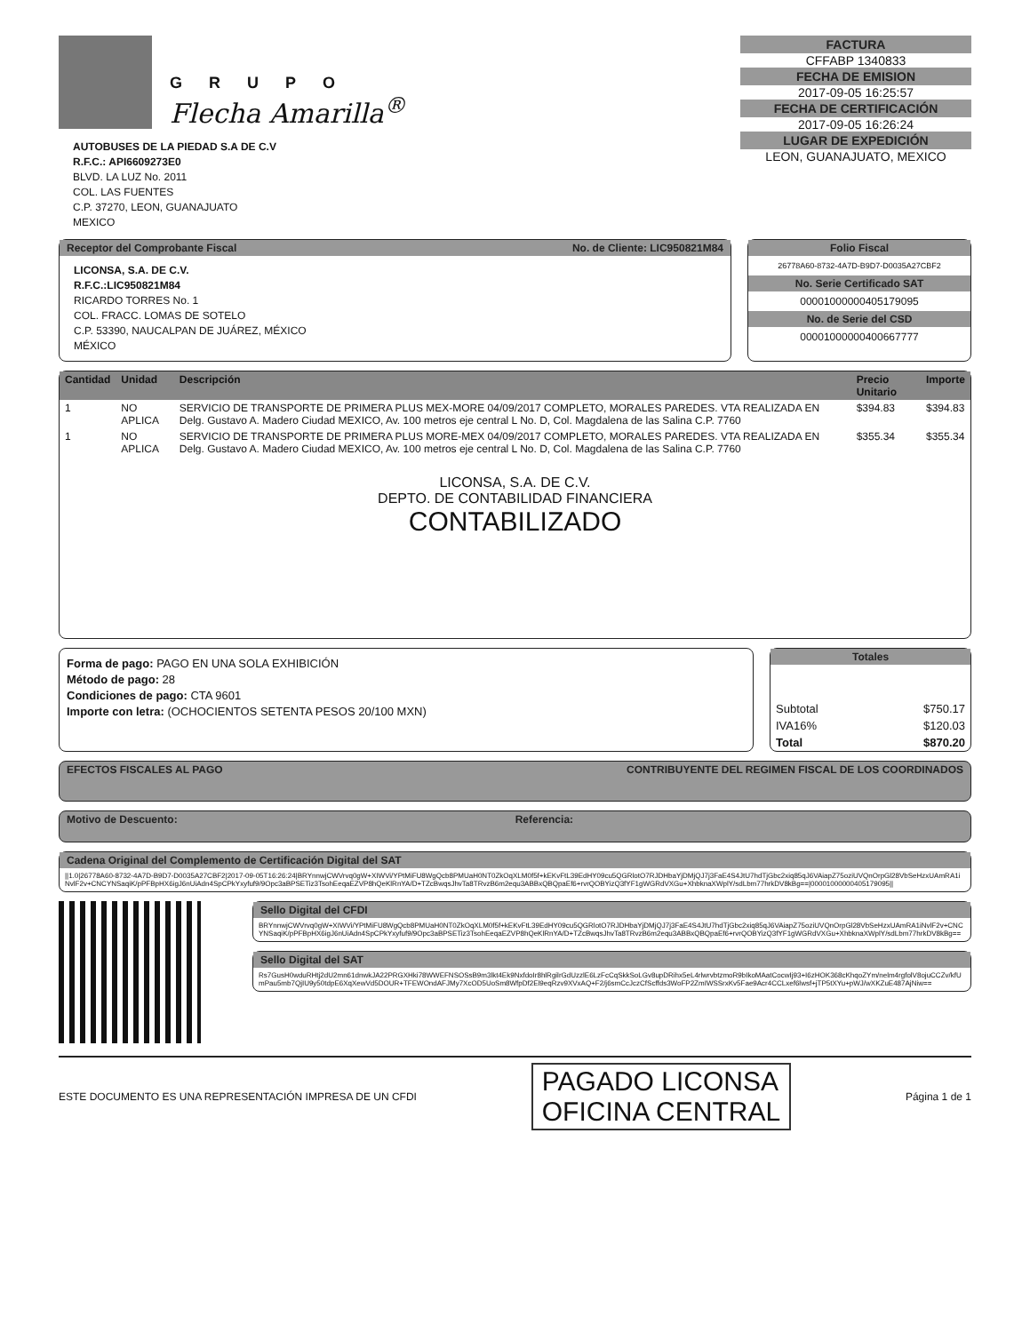GRUPO
Flecha Amarilla<sup>®</sup>
AUTOBUSES DE LA PIEDAD S.A DE C.V
R.F.C.: API6609273E0
BLVD. LA LUZ No. 2011
COL. LAS FUENTES
C.P. 37270, LEON, GUANAJUATO
MEXICO
FACTURA
CFFABP 1340833
FECHA DE EMISION
2017-09-05 16:25:57
FECHA DE CERTIFICACIÓN
2017-09-05 16:26:24
LUGAR DE EXPEDICIÓN
LEON, GUANAJUATO, MEXICO
Receptor del Comprobante Fiscal No. de Cliente: LIC950821M84
LICONSA, S.A. DE C.V.
R.F.C.:LIC950821M84
RICARDO TORRES No. 1
COL. FRACC. LOMAS DE SOTELO
C.P. 53390, NAUCALPAN DE JUÁREZ, MÉXICO
MÉXICO
Folio Fiscal
26778A60-8732-4A7D-B9D7-D0035A27CBF2
No. Serie Certificado SAT
00001000000405179095
No. de Serie del CSD
00001000000400667777
| Cantidad | Unidad | Descripción | Precio Unitario | Importe |
| --- | --- | --- | --- | --- |
| 1 | NO APLICA | SERVICIO DE TRANSPORTE DE PRIMERA PLUS MEX-MORE 04/09/2017 COMPLETO, MORALES PAREDES. VTA REALIZADA EN Delg. Gustavo A. Madero Ciudad MEXICO, Av. 100 metros eje central L No. D, Col. Magdalena de las Salina C.P. 7760 | $394.83 | $394.83 |
| 1 | NO APLICA | SERVICIO DE TRANSPORTE DE PRIMERA PLUS MORE-MEX 04/09/2017 COMPLETO, MORALES PAREDES. VTA REALIZADA EN Delg. Gustavo A. Madero Ciudad MEXICO, Av. 100 metros eje central L No. D, Col. Magdalena de las Salina C.P. 7760 | $355.34 | $355.34 |
LICONSA, S.A. DE C.V.
DEPTO. DE CONTABILIDAD FINANCIERA
CONTABILIZADO
Forma de pago: PAGO EN UNA SOLA EXHIBICIÓN
Método de pago: 28
Condiciones de pago: CTA 9601
Importe con letra: (OCHOCIENTOS SETENTA PESOS 20/100 MXN)
Totales
| Subtotal | $750.17 |
| IVA16% | $120.03 |
| Total | $870.20 |
EFECTOS FISCALES AL PAGO CONTRIBUYENTE DEL REGIMEN FISCAL DE LOS COORDINADOS
Motivo de Descuento: Referencia:
Cadena Original del Complemento de Certificación Digital del SAT
||1.0|26778A60-8732-4A7D-B9D7-D0035A27CBF2|2017-09-05T16:26:24|BRYnnwjCWVrvq0gW+XIWVi/YPtMiFU8WgQcb8PMUaH0NT0ZkOqXLM0f5f+kEKvFtL39EdHY09cu5QGRlotO7RJDHbaYjDMjQJ7j3FaE4S4JtU7hdTjGbc2xiq85qJ6VAiapZ75oziUVQnOrpGl28VbSeHzxUAmRA1iNvlF2v+CNCYNSaqiK/pPFBpHX6igJ6nUiAdn4SpCPkYxyfuf9/9Opc3aBPSETiz3TsohEeqaEZVP8hQeKlRnYA/D+TZcBwqsJhvTa8TRvzB6m2equ3ABBxQBQpaEf6+rvrQOBYizQ3fYF1gWGRdVXGu+XhbknaXWplY/sdLbm77hrkDV8kBg==|00001000000405179095||
Sello Digital del CFDI
BRYnnwjCWVrvq0gW+XIWVi/YPtMiFU8WgQcb8PMUaH0NT0ZkOqXLM0f5f+kEKvFtL39EdHY09cu5QGRlotO7RJDHbaYjDMjQJ7j3FaE4S4JtU7hdTjGbc2xiq85qJ6VAiapZ75oziUVQnOrpGl28VbSeHzxUAmRA1iNvlF2v+CNCYNSaqiK/pPFBpHX6igJ6nUiAdn4SpCPkYxyfuf9/9Opc3aBPSETiz3TsohEeqaEZVP8hQeKlRnYA/D+TZcBwqsJhvTa8TRvzB6m2equ3ABBxQBQpaEf6+rvrQOBYizQ3fYF1gWGRdVXGu+XhbknaXWplY/sdLbm77hrkDV8kBg==
Sello Digital del SAT
Rs7GusH0wduRHtj2dU2mn61dnwkJA22PRGXHki78WWEFNSOSsB9m3lkt4Ek9NxfdoIr8hlRgilrGdUzzlE6LzFcCqSkkSoLGv8upDRihx5eL4rlwrvbtzmoR9bIkoMAatCocwIj93+I6zHOK368cKhqoZYm/nelm4rgfolV8ojuCCZv/kfUmPau5mb7QjIU9y50tdpE6XqXewVd5DOUR+TFEWOndAFJMy7XcOD5UoSm8WfpDf2El9eqRzv9XVxAQ+F2/j6smCcJczCfScffds3WoFP2ZmIWSSrxKv5Fae9Acr4CCLxef6lwsf+jTP5tXYu+pWJ/wXKZuE487AjNiw==
ESTE DOCUMENTO ES UNA REPRESENTACIÓN IMPRESA DE UN CFDI PAGADO LICONSA
OFICINA CENTRAL Página 1 de 1